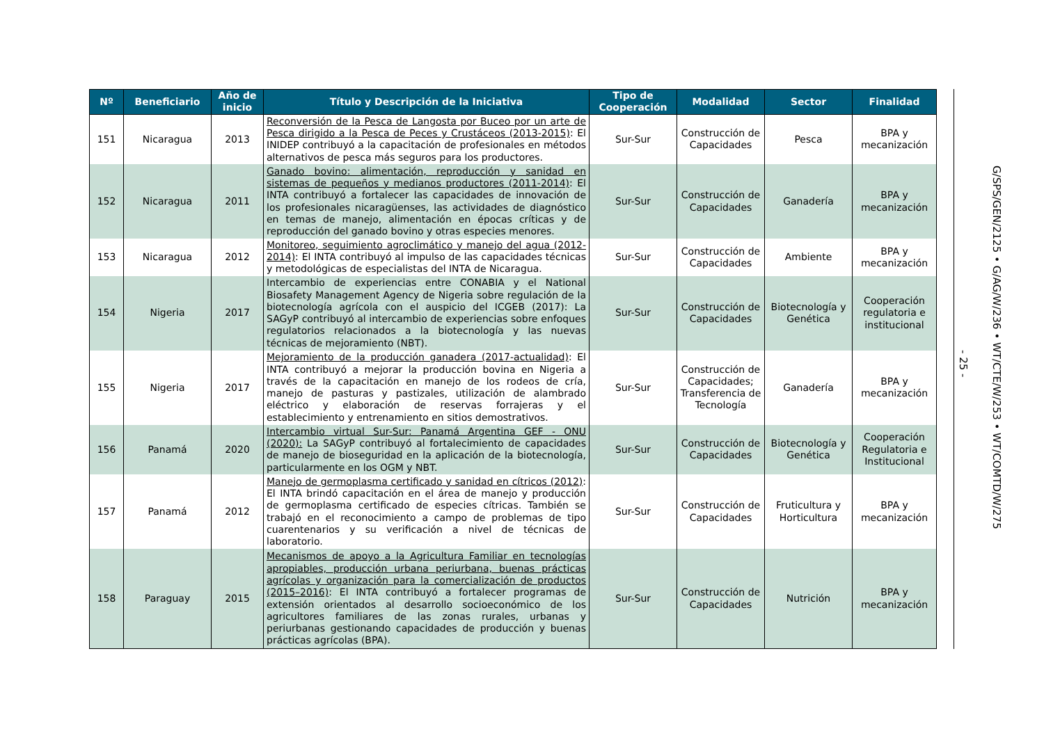| Nº | Beneficiario | Año de inicio | Título y Descripción de la Iniciativa | Tipo de Cooperación | Modalidad | Sector | Finalidad |
| --- | --- | --- | --- | --- | --- | --- | --- |
| 151 | Nicaragua | 2013 | Reconversión de la Pesca de Langosta por Buceo por un arte de Pesca dirigido a la Pesca de Peces y Crustáceos (2013-2015) : El INIDEP contribuyó a la capacitación de profesionales en métodos alternativos de pesca más seguros para los productores. | Sur-Sur | Construcción de Capacidades | Pesca | BPA y mecanización |
| 152 | Nicaragua | 2011 | Ganado bovino: alimentación, reproducción y sanidad en sistemas de pequeños y medianos productores (2011-2014) : El INTA contribuyó a fortalecer las capacidades de innovación de los profesionales nicaragüenses, las actividades de diagnóstico en temas de manejo, alimentación en épocas críticas y de reproducción del ganado bovino y otras especies menores. | Sur-Sur | Construcción de Capacidades | Ganadería | BPA y mecanización |
| 153 | Nicaragua | 2012 | Monitoreo, seguimiento agroclimático y manejo del agua (2012-2014) : El INTA contribuyó al impulso de las capacidades técnicas y metodológicas de especialistas del INTA de Nicaragua. | Sur-Sur | Construcción de Capacidades | Ambiente | BPA y mecanización |
| 154 | Nigeria | 2017 | Intercambio de experiencias entre CONABIA y el National Biosafety Management Agency de Nigeria sobre regulación de la biotecnología agrícola con el auspicio del ICGEB (2017): La SAGyP contribuyó al intercambio de experiencias sobre enfoques regulatorios relacionados a la biotecnología y las nuevas técnicas de mejoramiento (NBT). | Sur-Sur | Construcción de Capacidades | Biotecnología y Genética | Cooperación regulatoria e institucional |
| 155 | Nigeria | 2017 | Mejoramiento de la producción ganadera (2017-actualidad) : El INTA contribuyó a mejorar la producción bovina en Nigeria a través de la capacitación en manejo de los rodeos de cría, manejo de pasturas y pastizales, utilización de alambrado eléctrico y elaboración de reservas forrajeras y el establecimiento y entrenamiento en sitios demostrativos. | Sur-Sur | Construcción de Capacidades; Transferencia de Tecnología | Ganadería | BPA y mecanización |
| 156 | Panamá | 2020 | Intercambio virtual Sur-Sur: Panamá Argentina GEF - ONU (2020): La SAGyP contribuyó al fortalecimiento de capacidades de manejo de bioseguridad en la aplicación de la biotecnología, particularmente en los OGM y NBT. | Sur-Sur | Construcción de Capacidades | Biotecnología y Genética | Cooperación Regulatoria e Institucional |
| 157 | Panamá | 2012 | Manejo de germoplasma certificado y sanidad en cítricos (2012) : El INTA brindó capacitación en el área de manejo y producción de germoplasma certificado de especies cítricas. También se trabajó en el reconocimiento a campo de problemas de tipo cuarentenarios y su verificación a nivel de técnicas de laboratorio. | Sur-Sur | Construcción de Capacidades | Fruticultura y Horticultura | BPA y mecanización |
| 158 | Paraguay | 2015 | Mecanismos de apoyo a la Agricultura Familiar en tecnologías apropiables, producción urbana periurbana, buenas prácticas agrícolas y organización para la comercialización de productos (2015–2016) : El INTA contribuyó a fortalecer programas de extensión orientados al desarrollo socioeconómico de los agricultores familiares de las zonas rurales, urbanas y periurbanas gestionando capacidades de producción y buenas prácticas agrícolas (BPA). | Sur-Sur | Construcción de Capacidades | Nutrición | BPA y mecanización |
- 25 -
G/SPS/GEN/2125 • G/AG/W/236 • WT/CTE/W/253 • WT/COMTD/W/275